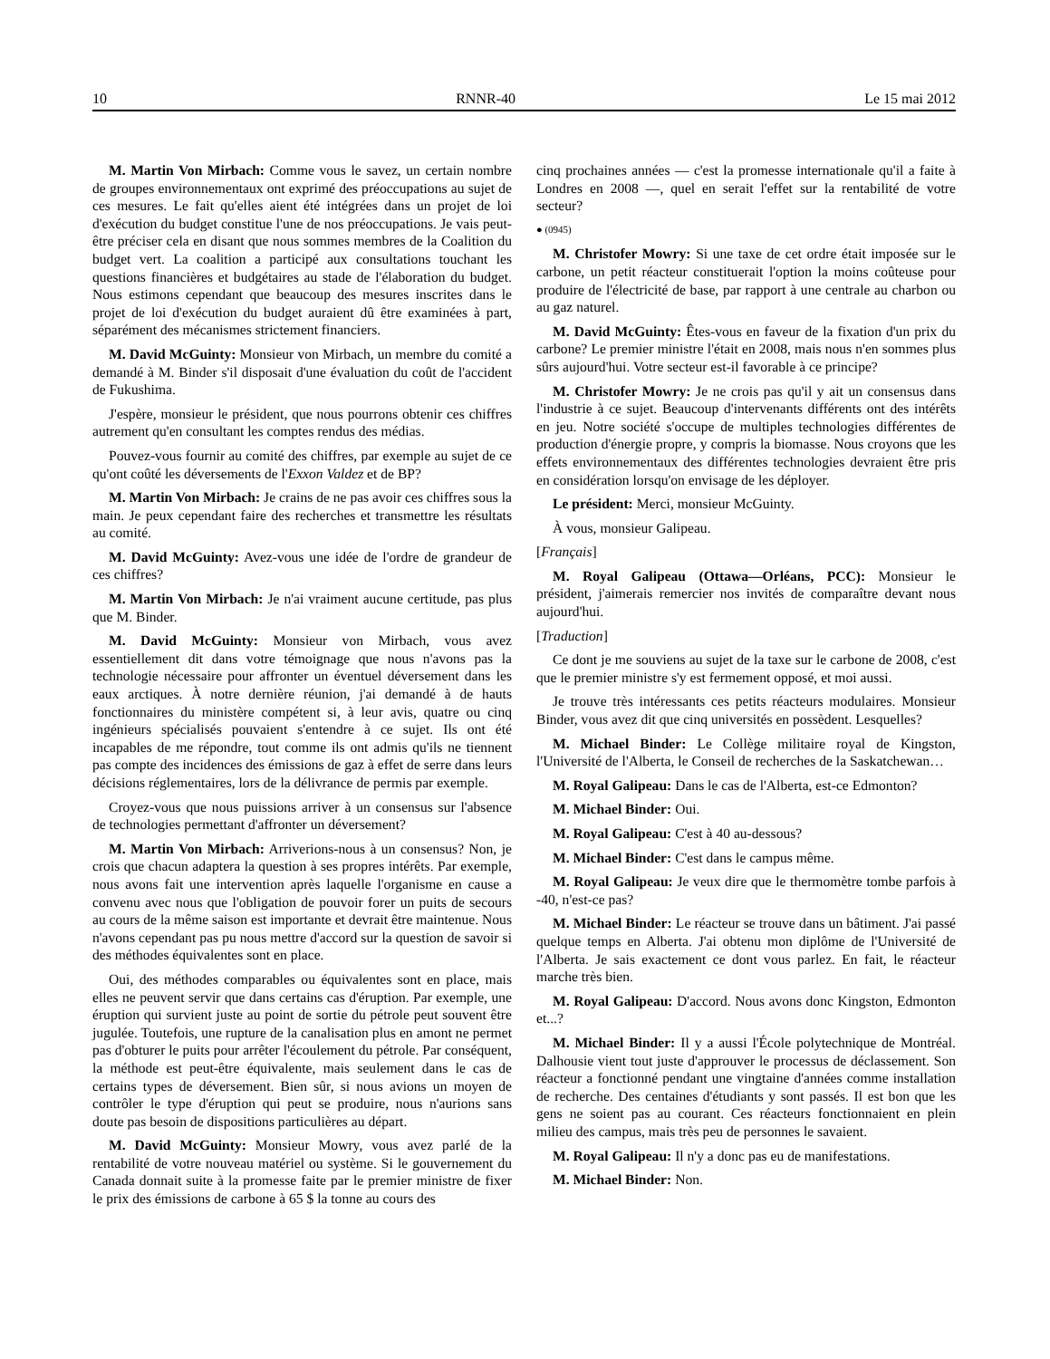10 RNNR-40 Le 15 mai 2012
M. Martin Von Mirbach: Comme vous le savez, un certain nombre de groupes environnementaux ont exprimé des préoccupations au sujet de ces mesures. Le fait qu'elles aient été intégrées dans un projet de loi d'exécution du budget constitue l'une de nos préoccupations. Je vais peut-être préciser cela en disant que nous sommes membres de la Coalition du budget vert. La coalition a participé aux consultations touchant les questions financières et budgétaires au stade de l'élaboration du budget. Nous estimons cependant que beaucoup des mesures inscrites dans le projet de loi d'exécution du budget auraient dû être examinées à part, séparément des mécanismes strictement financiers.
M. David McGuinty: Monsieur von Mirbach, un membre du comité a demandé à M. Binder s'il disposait d'une évaluation du coût de l'accident de Fukushima.
J'espère, monsieur le président, que nous pourrons obtenir ces chiffres autrement qu'en consultant les comptes rendus des médias.
Pouvez-vous fournir au comité des chiffres, par exemple au sujet de ce qu'ont coûté les déversements de l'Exxon Valdez et de BP?
M. Martin Von Mirbach: Je crains de ne pas avoir ces chiffres sous la main. Je peux cependant faire des recherches et transmettre les résultats au comité.
M. David McGuinty: Avez-vous une idée de l'ordre de grandeur de ces chiffres?
M. Martin Von Mirbach: Je n'ai vraiment aucune certitude, pas plus que M. Binder.
M. David McGuinty: Monsieur von Mirbach, vous avez essentiellement dit dans votre témoignage que nous n'avons pas la technologie nécessaire pour affronter un éventuel déversement dans les eaux arctiques. À notre dernière réunion, j'ai demandé à de hauts fonctionnaires du ministère compétent si, à leur avis, quatre ou cinq ingénieurs spécialisés pouvaient s'entendre à ce sujet. Ils ont été incapables de me répondre, tout comme ils ont admis qu'ils ne tiennent pas compte des incidences des émissions de gaz à effet de serre dans leurs décisions réglementaires, lors de la délivrance de permis par exemple.
Croyez-vous que nous puissions arriver à un consensus sur l'absence de technologies permettant d'affronter un déversement?
M. Martin Von Mirbach: Arriverions-nous à un consensus? Non, je crois que chacun adaptera la question à ses propres intérêts. Par exemple, nous avons fait une intervention après laquelle l'organisme en cause a convenu avec nous que l'obligation de pouvoir forer un puits de secours au cours de la même saison est importante et devrait être maintenue. Nous n'avons cependant pas pu nous mettre d'accord sur la question de savoir si des méthodes équivalentes sont en place.
Oui, des méthodes comparables ou équivalentes sont en place, mais elles ne peuvent servir que dans certains cas d'éruption. Par exemple, une éruption qui survient juste au point de sortie du pétrole peut souvent être jugulée. Toutefois, une rupture de la canalisation plus en amont ne permet pas d'obturer le puits pour arrêter l'écoulement du pétrole. Par conséquent, la méthode est peut-être équivalente, mais seulement dans le cas de certains types de déversement. Bien sûr, si nous avions un moyen de contrôler le type d'éruption qui peut se produire, nous n'aurions sans doute pas besoin de dispositions particulières au départ.
M. David McGuinty: Monsieur Mowry, vous avez parlé de la rentabilité de votre nouveau matériel ou système. Si le gouvernement du Canada donnait suite à la promesse faite par le premier ministre de fixer le prix des émissions de carbone à 65 $ la tonne au cours des
cinq prochaines années — c'est la promesse internationale qu'il a faite à Londres en 2008 —, quel en serait l'effet sur la rentabilité de votre secteur?
● (0945)
M. Christofer Mowry: Si une taxe de cet ordre était imposée sur le carbone, un petit réacteur constituerait l'option la moins coûteuse pour produire de l'électricité de base, par rapport à une centrale au charbon ou au gaz naturel.
M. David McGuinty: Êtes-vous en faveur de la fixation d'un prix du carbone? Le premier ministre l'était en 2008, mais nous n'en sommes plus sûrs aujourd'hui. Votre secteur est-il favorable à ce principe?
M. Christofer Mowry: Je ne crois pas qu'il y ait un consensus dans l'industrie à ce sujet. Beaucoup d'intervenants différents ont des intérêts en jeu. Notre société s'occupe de multiples technologies différentes de production d'énergie propre, y compris la biomasse. Nous croyons que les effets environnementaux des différentes technologies devraient être pris en considération lorsqu'on envisage de les déployer.
Le président: Merci, monsieur McGuinty.
À vous, monsieur Galipeau.
[Français]
M. Royal Galipeau (Ottawa—Orléans, PCC): Monsieur le président, j'aimerais remercier nos invités de comparaître devant nous aujourd'hui.
[Traduction]
Ce dont je me souviens au sujet de la taxe sur le carbone de 2008, c'est que le premier ministre s'y est fermement opposé, et moi aussi.
Je trouve très intéressants ces petits réacteurs modulaires. Monsieur Binder, vous avez dit que cinq universités en possèdent. Lesquelles?
M. Michael Binder: Le Collège militaire royal de Kingston, l'Université de l'Alberta, le Conseil de recherches de la Saskatchewan…
M. Royal Galipeau: Dans le cas de l'Alberta, est-ce Edmonton?
M. Michael Binder: Oui.
M. Royal Galipeau: C'est à 40 au-dessous?
M. Michael Binder: C'est dans le campus même.
M. Royal Galipeau: Je veux dire que le thermomètre tombe parfois à -40, n'est-ce pas?
M. Michael Binder: Le réacteur se trouve dans un bâtiment. J'ai passé quelque temps en Alberta. J'ai obtenu mon diplôme de l'Université de l'Alberta. Je sais exactement ce dont vous parlez. En fait, le réacteur marche très bien.
M. Royal Galipeau: D'accord. Nous avons donc Kingston, Edmonton et...?
M. Michael Binder: Il y a aussi l'École polytechnique de Montréal. Dalhousie vient tout juste d'approuver le processus de déclassement. Son réacteur a fonctionné pendant une vingtaine d'années comme installation de recherche. Des centaines d'étudiants y sont passés. Il est bon que les gens ne soient pas au courant. Ces réacteurs fonctionnaient en plein milieu des campus, mais très peu de personnes le savaient.
M. Royal Galipeau: Il n'y a donc pas eu de manifestations.
M. Michael Binder: Non.